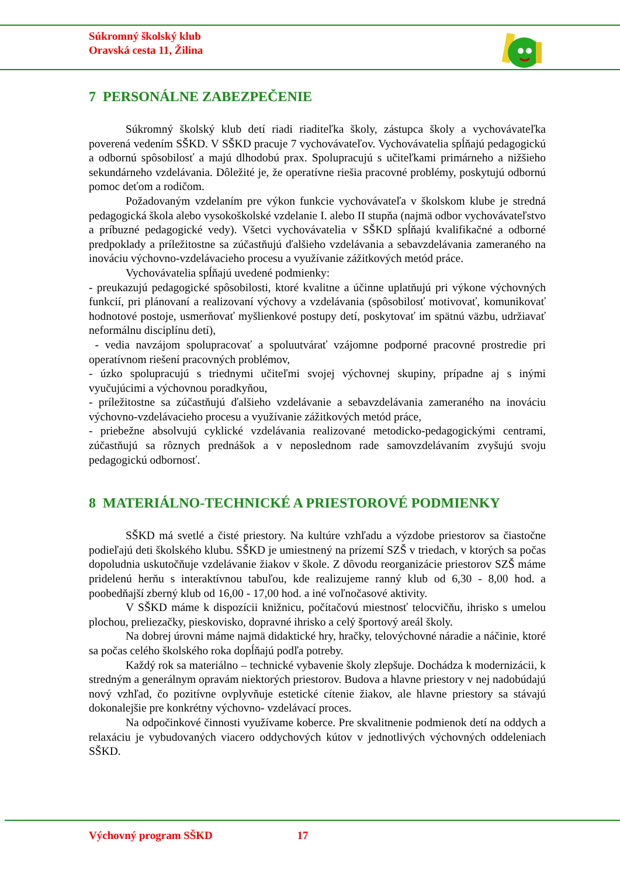Súkromný školský klub
Oravská cesta 11, Žilina
7 PERSONÁLNE ZABEZPEČENIE
Súkromný školský klub detí riadi riaditeľka školy, zástupca školy a vychovávateľka poverená vedením SŠKD. V SŠKD pracuje 7 vychovávateľov. Vychovávatelia spĺňajú pedagogickú a odbornú spôsobilosť a majú dlhodobú prax. Spolupracujú s učiteľkami primárneho a nižšieho sekundárneho vzdelávania. Dôležité je, že operatívne riešia pracovné problémy, poskytujú odbornú pomoc deťom a rodičom.
Požadovaným vzdelaním pre výkon funkcie vychovávateľa v školskom klube je stredná pedagogická škola alebo vysokoškolské vzdelanie I. alebo II stupňa (najmä odbor vychovávateľstvo a príbuzné pedagogické vedy). Všetci vychovávatelia v SŠKD spĺňajú kvalifikačné a odborné predpoklady a príležitostne sa zúčastňujú ďalšieho vzdelávania a sebavzdelávania zameraného na inováciu výchovno-vzdelávacieho procesu a využívanie zážitkových metód práce.
Vychovávatelia spĺňajú uvedené podmienky:
- preukazujú pedagogické spôsobilosti, ktoré kvalitne a účinne uplatňujú pri výkone výchovných funkcií, pri plánovaní a realizovaní výchovy a vzdelávania (spôsobilosť motivovať, komunikovať hodnotové postoje, usmerňovať myšlienkové postupy detí, poskytovať im spätnú väzbu, udržiavať neformálnu disciplínu detí),
- vedia navzájom spolupracovať a spoluutvárať vzájomne podporné pracovné prostredie pri operatívnom riešení pracovných problémov,
- úzko spolupracujú s triednymi učiteľmi svojej výchovnej skupiny, prípadne aj s inými vyučujúcimi a výchovnou poradkyňou,
- príležitostne sa zúčastňujú ďalšieho vzdelávanie a sebavzdelávania zameraného na inováciu výchovno-vzdelávacieho procesu a využívanie zážitkových metód práce,
- priebežne absolvujú cyklické vzdelávania realizované metodicko-pedagogickými centrami, zúčastňujú sa rôznych prednášok a v neposlednom rade samovzdelávaním zvyšujú svoju pedagogickú odbornosť.
8 MATERIÁLNO-TECHNICKÉ A PRIESTOROVÉ PODMIENKY
SŠKD má svetlé a čisté priestory. Na kultúre vzhľadu a výzdobe priestorov sa čiastočne podieľajú deti školského klubu. SŠKD je umiestnený na prízemí SZŠ v triedach, v ktorých sa počas dopoludnia uskutočňuje vzdelávanie žiakov v škole. Z dôvodu reorganizácie priestorov SZŠ máme pridelenú herňu s interaktívnou tabuľou, kde realizujeme ranný klub od 6,30 - 8,00 hod. a poobedňajší zberný klub od 16,00 - 17,00 hod. a iné voľnočasové aktivity.
V SŠKD máme k dispozícii knižnicu, počítačovú miestnosť telocvičňu, ihrisko s umelou plochou, preliezačky, pieskovisko, dopravné ihrisko a celý športový areál školy.
Na dobrej úrovni máme najmä didaktické hry, hračky, telovýchovné náradie a náčinie, ktoré sa počas celého školského roka dopĺňajú podľa potreby.
Každý rok sa materiálno – technické vybavenie školy zlepšuje. Dochádza k modernizácii, k stredným a generálnym opravám niektorých priestorov. Budova a hlavne priestory v nej nadobúdajú nový vzhľad, čo pozitívne ovplyvňuje estetické cítenie žiakov, ale hlavne priestory sa stávajú dokonalejšie pre konkrétny výchovno- vzdelávací proces.
Na odpočinkové činnosti využívame koberce. Pre skvalitnenie podmienok detí na oddych a relaxáciu je vybudovaných viacero oddychových kútov v jednotlivých výchovných oddeleniach SŠKD.
Výchovný program SŠKD 17